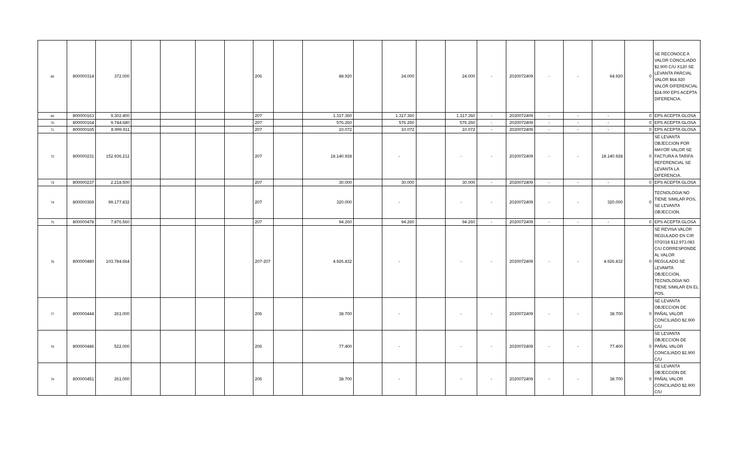| 68 | 800000314 | 372.000 | | | | | 206 | | 88.920 | | 24.000 | | 24.000 | - | 2020072409 | - | - | 64.920 | 0 | SE RECONOCE A VALOR CONCILIADO $2.900 C/U X120 SE LEVANTA PARCIAL VALOR $64.920 VALOR DIFERENCIAL $24.000 EPS ACEPTA DIFERENCIA. |
| 69 | 800000163 | 9.302.400 | | | | | 207 | | 1.317.360 | | 1.317.360 | | 1.317.360 | - | 2020072409 | - | - | - | 0 | EPS ACEPTA GLOSA |
| 70 | 800000164 | 9.744.680 | | | | | 207 | | 576.260 | | 576.260 | | 576.260 | - | 2020072409 | - | - | - | 0 | EPS ACEPTA GLOSA |
| 71 | 800000165 | 8.999.911 | | | | | 207 | | 10.072 | | 10.072 | | 10.072 | - | 2020072409 | - | - | - | 0 | EPS ACEPTA GLOSA |
| 72 | 800000231 | 152.936.212 | | | | | 207 | | 18.140.928 | | - | | - | - | 2020072409 | - | - | 18.140.928 | 0 | SE LEVANTA OBJECCION POR MAYOR VALOR SE FACTURA A TARIFA REFERENCIAL SE LEVANTA LA DIFERENCIA. |
| 73 | 800000237 | 2.218.500 | | | | | 207 | | 30.000 | | 30.000 | | 30.000 | - | 2020072409 | - | - | - | 0 | EPS ACEPTA GLOSA |
| 74 | 800000369 | 99.177.832 | | | | | 207 | | 320.000 | | - | | - | - | 2020072409 | - | - | 320.000 | 0 | TECNOLOGIA NO TIENE SIMILAR POS, SE LEVANTA OBJECCION. |
| 75 | 800000478 | 7.876.560 | | | | | 207 | | 94.260 | | 94.260 | | 94.260 | - | 2020072409 | - | - | - | 0 | EPS ACEPTA GLOSA |
| 76 | 800000480 | 103.784.664 | | | | | 207-207 | | 4.926.832 | | - | | - | - | 2020072409 | - | - | 4.926.832 | 0 | SE REVISA VALOR REGULADO EN CIR 07/2018 $12.973.083 C/U CORRESPONDE AL VALOR REGULADO SE LEVAMTA OBJECCION. TECNOLOGIA NO TIENE SIMILAR EN EL POS. |
| 77 | 800000444 | 261.000 | | | | | 206 | | 38.700 | | - | | - | - | 2020072409 | - | - | 38.700 | 0 | SE LEVANTA OBJECCION DE PAÑAL VALOR CONCILIADO $2.900 C/U |
| 78 | 800000446 | 522.000 | | | | | 206 | | 77.400 | | - | | - | - | 2020072409 | - | - | 77.400 | 0 | SE LEVANTA OBJECCION DE PAÑAL VALOR CONCILIADO $2.900 C/U |
| 79 | 800000451 | 261.000 | | | | | 206 | | 38.700 | | - | | - | - | 2020072409 | - | - | 38.700 | 0 | SE LEVANTA OBJECCION DE PAÑAL VALOR CONCILIADO $2.900 C/U |